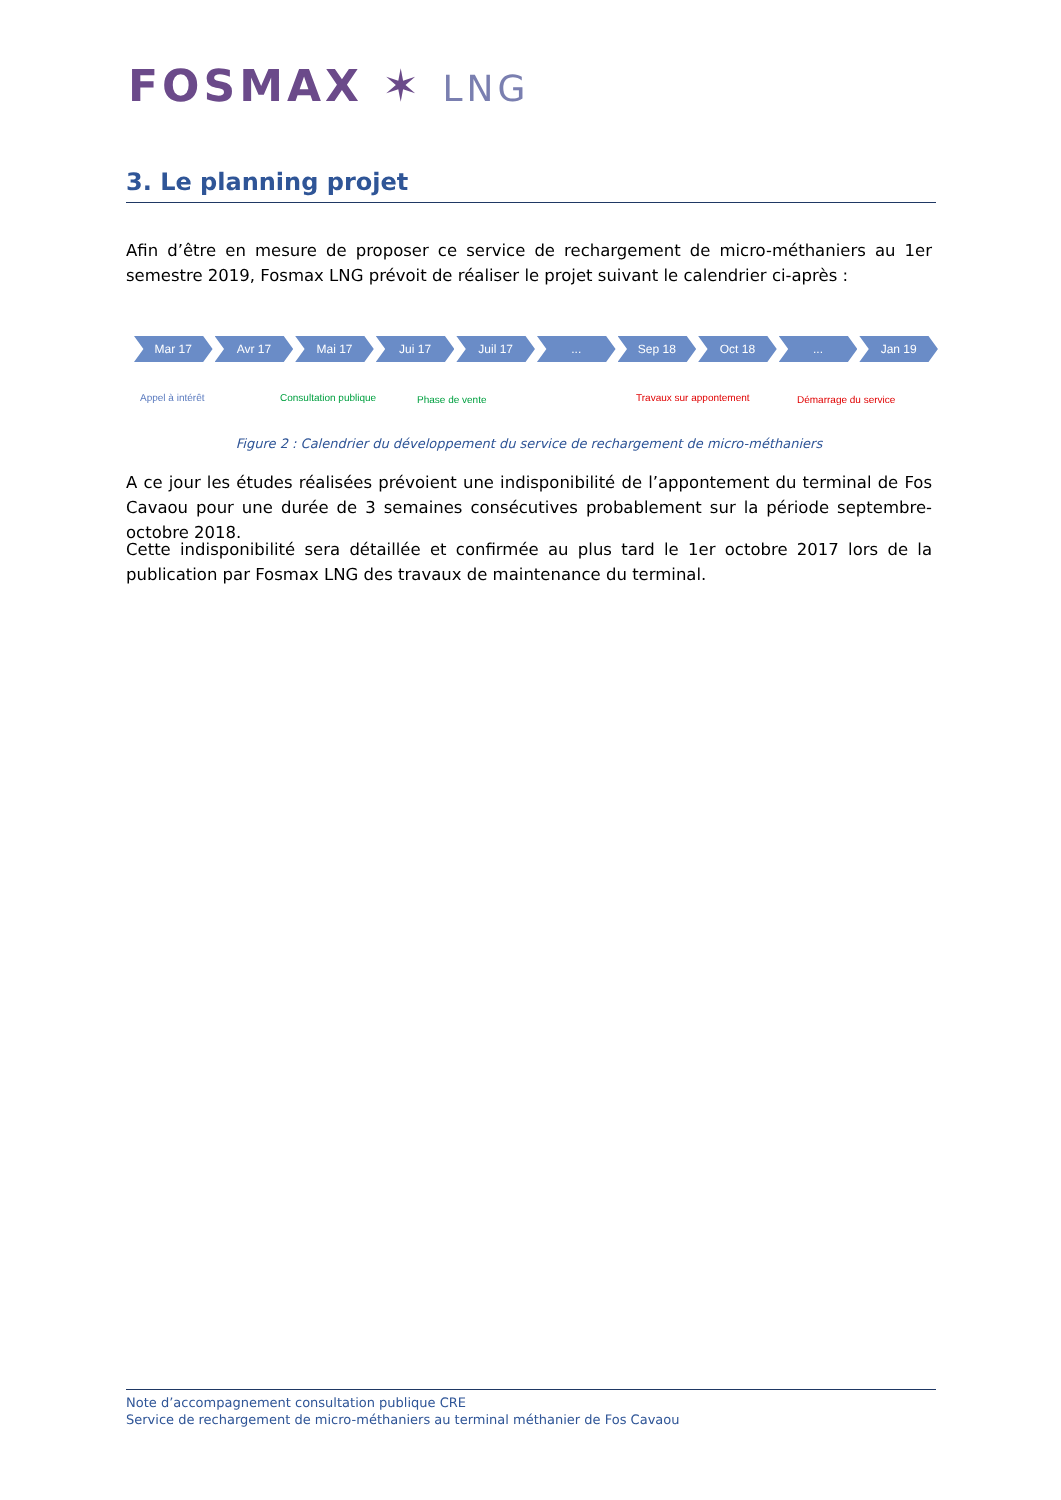FOSMAX ✶ LNG
3. Le planning projet
Afin d’être en mesure de proposer ce service de rechargement de micro-méthaniers au 1er semestre 2019, Fosmax LNG prévoit de réaliser le projet suivant le calendrier ci-après :
Mar 17 Avr 17 Mai 17 Jui 17 Juil 17 ... Sep 18 Oct 18 ... Jan 19
Appel à intérêt Consultation publique Phase de vente Travaux sur appontement Démarrage du service
Figure 2 : Calendrier du développement du service de rechargement de micro-méthaniers
A ce jour les études réalisées prévoient une indisponibilité de l’appontement du terminal de Fos Cavaou pour une durée de 3 semaines consécutives probablement sur la période septembre-octobre 2018.
Cette indisponibilité sera détaillée et confirmée au plus tard le 1er octobre 2017 lors de la publication par Fosmax LNG des travaux de maintenance du terminal.
Note d’accompagnement consultation publique CRE
Service de rechargement de micro-méthaniers au terminal méthanier de Fos Cavaou